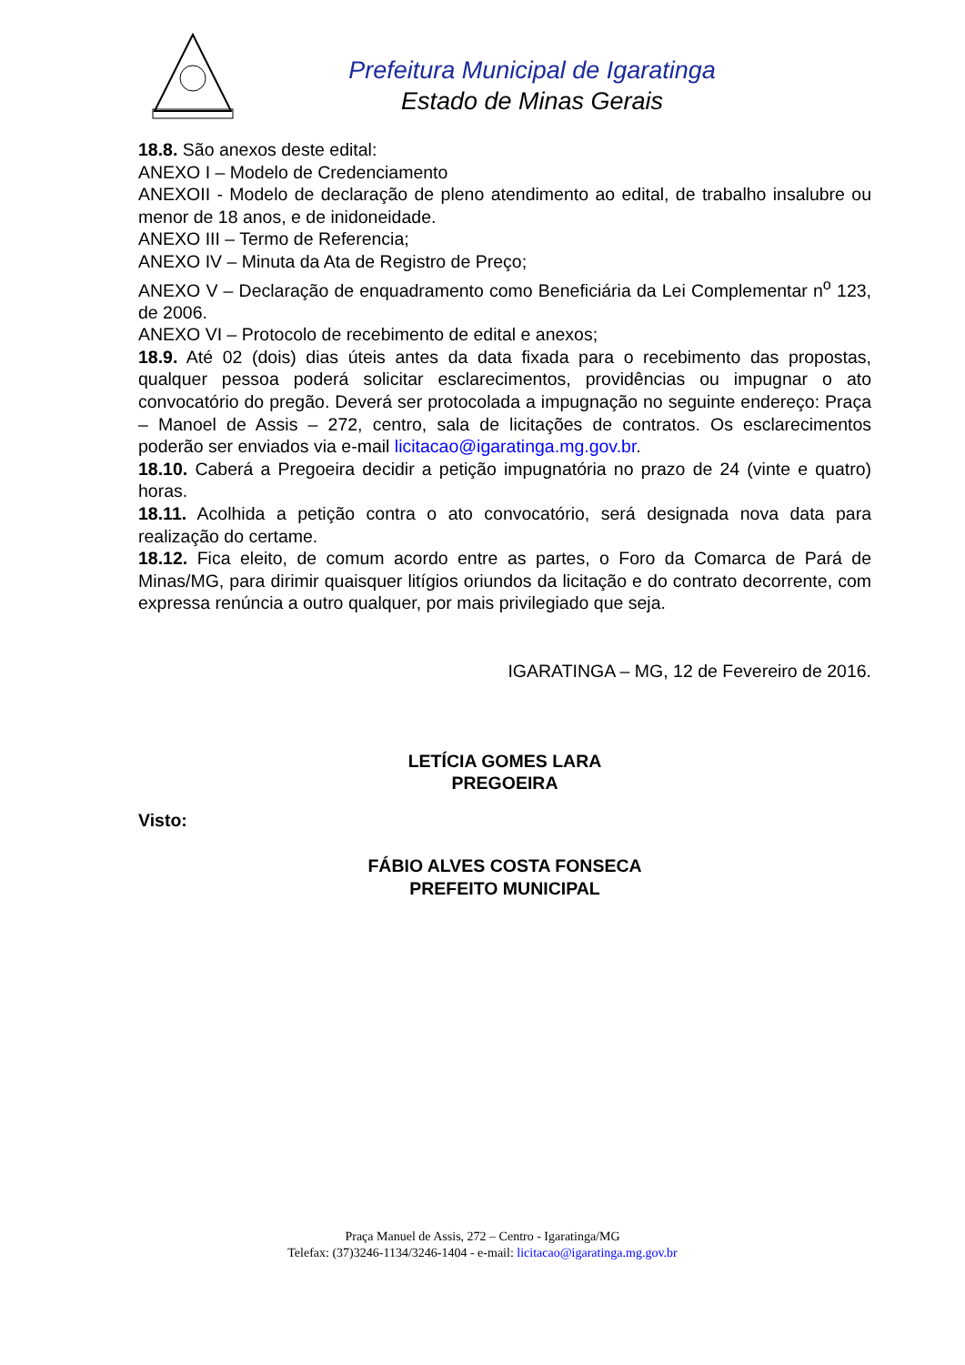Prefeitura Municipal de Igaratinga
Estado de Minas Gerais
18.8. São anexos deste edital:
ANEXO I – Modelo de Credenciamento
ANEXOII - Modelo de declaração de pleno atendimento ao edital, de trabalho insalubre ou menor de 18 anos, e de inidoneidade.
ANEXO III – Termo de Referencia;
ANEXO IV – Minuta da Ata de Registro de Preço;
ANEXO V – Declaração de enquadramento como Beneficiária da Lei Complementar n<sup>o</sup> 123, de 2006.
ANEXO VI – Protocolo de recebimento de edital e anexos;
18.9. Até 02 (dois) dias úteis antes da data fixada para o recebimento das propostas, qualquer pessoa poderá solicitar esclarecimentos, providências ou impugnar o ato convocatório do pregão. Deverá ser protocolada a impugnação no seguinte endereço: Praça – Manoel de Assis – 272, centro, sala de licitações de contratos. Os esclarecimentos poderão ser enviados via e-mail licitacao@igaratinga.mg.gov.br.
18.10. Caberá a Pregoeira decidir a petição impugnatória no prazo de 24 (vinte e quatro) horas.
18.11. Acolhida a petição contra o ato convocatório, será designada nova data para realização do certame.
18.12. Fica eleito, de comum acordo entre as partes, o Foro da Comarca de Pará de Minas/MG, para dirimir quaisquer litígios oriundos da licitação e do contrato decorrente, com expressa renúncia a outro qualquer, por mais privilegiado que seja.
IGARATINGA – MG, 12 de Fevereiro de 2016.
LETÍCIA GOMES LARA
PREGOEIRA
Visto:
FÁBIO ALVES COSTA FONSECA
PREFEITO MUNICIPAL
Praça Manuel de Assis, 272 – Centro - Igaratinga/MG
Telefax: (37)3246-1134/3246-1404 - e-mail: licitacao@igaratinga.mg.gov.br